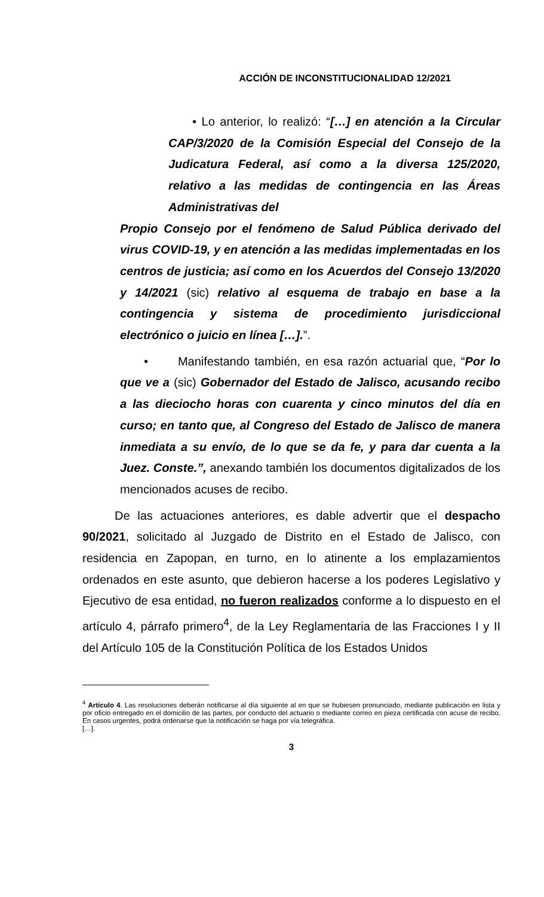ACCIÓN DE INCONSTITUCIONALIDAD 12/2021
• Lo anterior, lo realizó: “[…] en atención a la Circular CAP/3/2020 de la Comisión Especial del Consejo de la Judicatura Federal, así como a la diversa 125/2020, relativo a las medidas de contingencia en las Áreas Administrativas del
Propio Consejo por el fenómeno de Salud Pública derivado del virus COVID-19, y en atención a las medidas implementadas en los centros de justicia; así como en los Acuerdos del Consejo 13/2020 y 14/2021 (sic) relativo al esquema de trabajo en base a la contingencia y sistema de procedimiento jurisdiccional electrónico o juicio en línea […].”.
• Manifestando también, en esa razón actuarial que, “Por lo que ve a (sic) Gobernador del Estado de Jalisco, acusando recibo a las dieciocho horas con cuarenta y cinco minutos del día en curso; en tanto que, al Congreso del Estado de Jalisco de manera inmediata a su envío, de lo que se da fe, y para dar cuenta a la Juez. Conste.”, anexando también los documentos digitalizados de los mencionados acuses de recibo.
De las actuaciones anteriores, es dable advertir que el despacho 90/2021, solicitado al Juzgado de Distrito en el Estado de Jalisco, con residencia en Zapopan, en turno, en lo atinente a los emplazamientos ordenados en este asunto, que debieron hacerse a los poderes Legislativo y Ejecutivo de esa entidad, no fueron realizados conforme a lo dispuesto en el artículo 4, párrafo primero<sup>4</sup>, de la Ley Reglamentaria de las Fracciones I y II del Artículo 105 de la Constitución Política de los Estados Unidos
<sup>4</sup> Artículo 4. Las resoluciones deberán notificarse al día siguiente al en que se hubiesen pronunciado, mediante publicación en lista y por oficio entregado en el domicilio de las partes, por conducto del actuario o mediante correo en pieza certificada con acuse de recibo. En casos urgentes, podrá ordenarse que la notificación se haga por vía telegráfica.
[…].
3